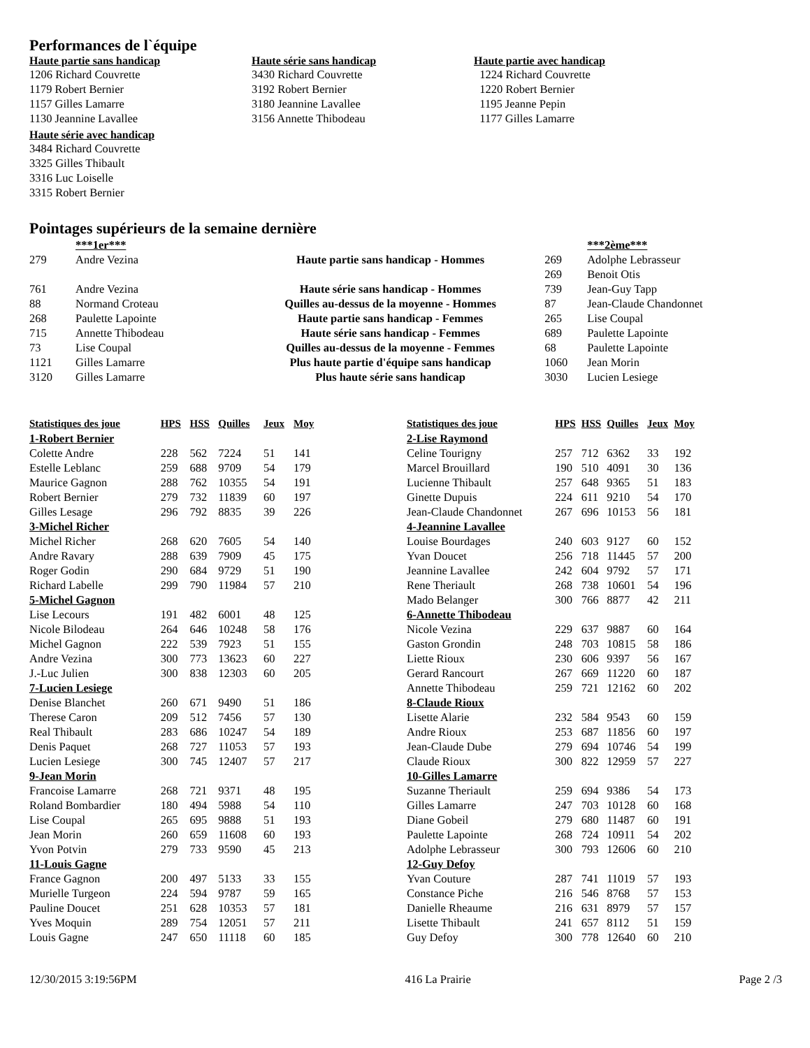Performances de l`équipe
Haute partie sans handicap
1206 Richard Couvrette
1179 Robert Bernier
1157 Gilles Lamarre
1130 Jeannine Lavallee
Haute série sans handicap
3430 Richard Couvrette
3192 Robert Bernier
3180 Jeannine Lavallee
3156 Annette Thibodeau
Haute partie avec handicap
1224 Richard Couvrette
1220 Robert Bernier
1195 Jeanne Pepin
1177 Gilles Lamarre
Haute série avec handicap
3484 Richard Couvrette
3325 Gilles Thibault
3316 Luc Loiselle
3315 Robert Bernier
Pointages supérieurs de la semaine dernière
| | ***1er*** | | | ***2ème*** |
| --- | --- | --- | --- | --- |
| 279 | Andre Vezina | Haute partie sans handicap - Hommes | 269 | Adolphe Lebrasseur |
| | | | 269 | Benoit Otis |
| 761 | Andre Vezina | Haute série sans handicap - Hommes | 739 | Jean-Guy Tapp |
| 88 | Normand Croteau | Quilles au-dessus de la moyenne - Hommes | 87 | Jean-Claude Chandonnet |
| 268 | Paulette Lapointe | Haute partie sans handicap - Femmes | 265 | Lise Coupal |
| 715 | Annette Thibodeau | Haute série sans handicap - Femmes | 689 | Paulette Lapointe |
| 73 | Lise Coupal | Quilles au-dessus de la moyenne - Femmes | 68 | Paulette Lapointe |
| 1121 | Gilles Lamarre | Plus haute partie d'équipe sans handicap | 1060 | Jean Morin |
| 3120 | Gilles Lamarre | Plus haute série sans handicap | 3030 | Lucien Lesiege |
| Statistiques des joue | HPS | HSS | Quilles | Jeux | Moy |
| --- | --- | --- | --- | --- | --- |
| 1-Robert Bernier | | | | | |
| Colette Andre | 228 | 562 | 7224 | 51 | 141 |
| Estelle Leblanc | 259 | 688 | 9709 | 54 | 179 |
| Maurice Gagnon | 288 | 762 | 10355 | 54 | 191 |
| Robert Bernier | 279 | 732 | 11839 | 60 | 197 |
| Gilles Lesage | 296 | 792 | 8835 | 39 | 226 |
| 3-Michel Richer | | | | | |
| Michel Richer | 268 | 620 | 7605 | 54 | 140 |
| Andre Ravary | 288 | 639 | 7909 | 45 | 175 |
| Roger Godin | 290 | 684 | 9729 | 51 | 190 |
| Richard Labelle | 299 | 790 | 11984 | 57 | 210 |
| 5-Michel Gagnon | | | | | |
| Lise Lecours | 191 | 482 | 6001 | 48 | 125 |
| Nicole Bilodeau | 264 | 646 | 10248 | 58 | 176 |
| Michel Gagnon | 222 | 539 | 7923 | 51 | 155 |
| Andre Vezina | 300 | 773 | 13623 | 60 | 227 |
| J.-Luc Julien | 300 | 838 | 12303 | 60 | 205 |
| 7-Lucien Lesiege | | | | | |
| Denise Blanchet | 260 | 671 | 9490 | 51 | 186 |
| Therese Caron | 209 | 512 | 7456 | 57 | 130 |
| Real Thibault | 283 | 686 | 10247 | 54 | 189 |
| Denis Paquet | 268 | 727 | 11053 | 57 | 193 |
| Lucien Lesiege | 300 | 745 | 12407 | 57 | 217 |
| 9-Jean Morin | | | | | |
| Francoise Lamarre | 268 | 721 | 9371 | 48 | 195 |
| Roland Bombardier | 180 | 494 | 5988 | 54 | 110 |
| Lise Coupal | 265 | 695 | 9888 | 51 | 193 |
| Jean Morin | 260 | 659 | 11608 | 60 | 193 |
| Yvon Potvin | 279 | 733 | 9590 | 45 | 213 |
| 11-Louis Gagne | | | | | |
| France Gagnon | 200 | 497 | 5133 | 33 | 155 |
| Murielle Turgeon | 224 | 594 | 9787 | 59 | 165 |
| Pauline Doucet | 251 | 628 | 10353 | 57 | 181 |
| Yves Moquin | 289 | 754 | 12051 | 57 | 211 |
| Louis Gagne | 247 | 650 | 11118 | 60 | 185 |
| Statistiques des joue | HPS | HSS | Quilles | Jeux | Moy |
| --- | --- | --- | --- | --- | --- |
| 2-Lise Raymond | | | | | |
| Celine Tourigny | 257 | 712 | 6362 | 33 | 192 |
| Marcel Brouillard | 190 | 510 | 4091 | 30 | 136 |
| Lucienne Thibault | 257 | 648 | 9365 | 51 | 183 |
| Ginette Dupuis | 224 | 611 | 9210 | 54 | 170 |
| Jean-Claude Chandonnet | 267 | 696 | 10153 | 56 | 181 |
| 4-Jeannine Lavallee | | | | | |
| Louise Bourdages | 240 | 603 | 9127 | 60 | 152 |
| Yvan Doucet | 256 | 718 | 11445 | 57 | 200 |
| Jeannine Lavallee | 242 | 604 | 9792 | 57 | 171 |
| Rene Theriault | 268 | 738 | 10601 | 54 | 196 |
| Mado Belanger | 300 | 766 | 8877 | 42 | 211 |
| 6-Annette Thibodeau | | | | | |
| Nicole Vezina | 229 | 637 | 9887 | 60 | 164 |
| Gaston Grondin | 248 | 703 | 10815 | 58 | 186 |
| Liette Rioux | 230 | 606 | 9397 | 56 | 167 |
| Gerard Rancourt | 267 | 669 | 11220 | 60 | 187 |
| Annette Thibodeau | 259 | 721 | 12162 | 60 | 202 |
| 8-Claude Rioux | | | | | |
| Lisette Alarie | 232 | 584 | 9543 | 60 | 159 |
| Andre Rioux | 253 | 687 | 11856 | 60 | 197 |
| Jean-Claude Dube | 279 | 694 | 10746 | 54 | 199 |
| Claude Rioux | 300 | 822 | 12959 | 57 | 227 |
| 10-Gilles Lamarre | | | | | |
| Suzanne Theriault | 259 | 694 | 9386 | 54 | 173 |
| Gilles Lamarre | 247 | 703 | 10128 | 60 | 168 |
| Diane Gobeil | 279 | 680 | 11487 | 60 | 191 |
| Paulette Lapointe | 268 | 724 | 10911 | 54 | 202 |
| Adolphe Lebrasseur | 300 | 793 | 12606 | 60 | 210 |
| 12-Guy Defoy | | | | | |
| Yvan Couture | 287 | 741 | 11019 | 57 | 193 |
| Constance Piche | 216 | 546 | 8768 | 57 | 153 |
| Danielle Rheaume | 216 | 631 | 8979 | 57 | 157 |
| Lisette Thibault | 241 | 657 | 8112 | 51 | 159 |
| Guy Defoy | 300 | 778 | 12640 | 60 | 210 |
12/30/2015 3:19:56PM 416 La Prairie Page 2 /3